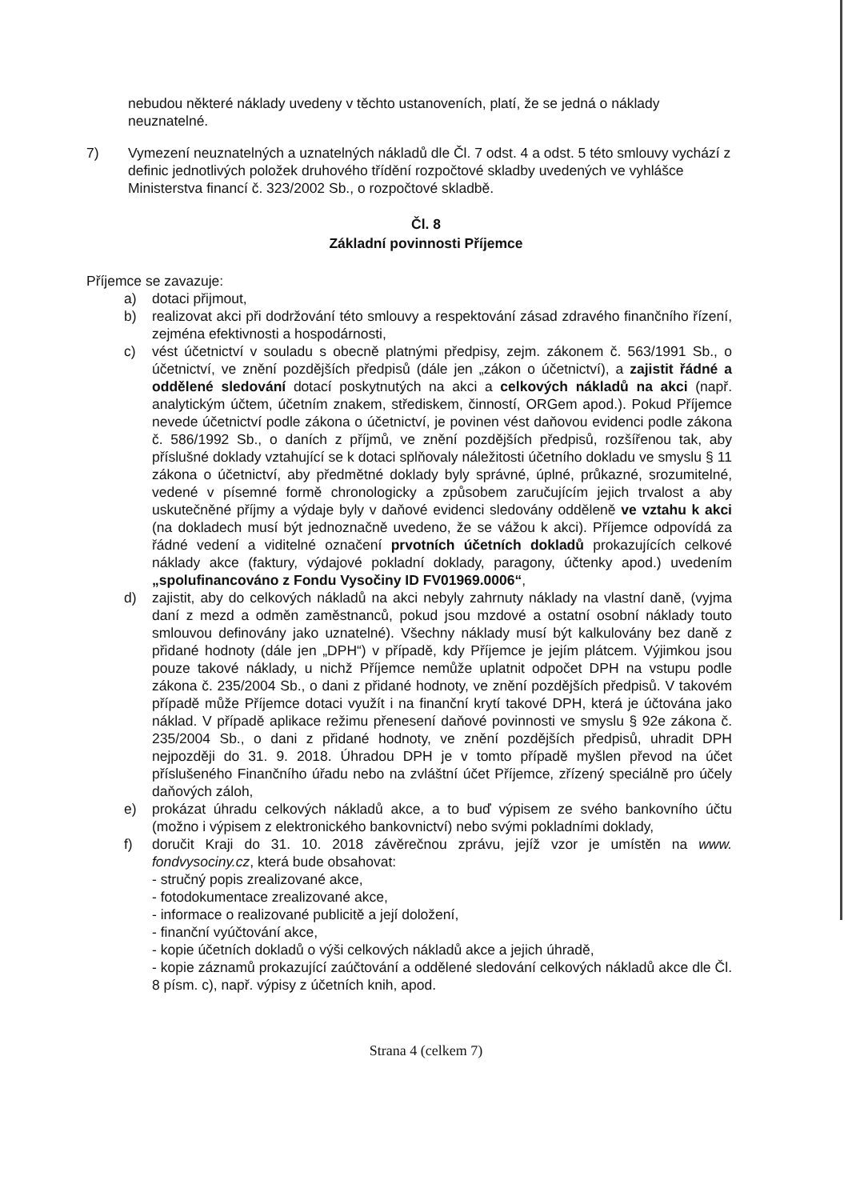nebudou některé náklady uvedeny v těchto ustanoveních, platí, že se jedná o náklady neuznatelné.
7) Vymezení neuznatelných a uznatelných nákladů dle Čl. 7 odst. 4 a odst. 5 této smlouvy vychází z definic jednotlivých položek druhového třídění rozpočtové skladby uvedených ve vyhlášce Ministerstva financí č. 323/2002 Sb., o rozpočtové skladbě.
Čl. 8
Základní povinnosti Příjemce
Příjemce se zavazuje:
a) dotaci přijmout,
b) realizovat akci při dodržování této smlouvy a respektování zásad zdravého finančního řízení, zejména efektivnosti a hospodárnosti,
c) vést účetnictví v souladu s obecně platnými předpisy, zejm. zákonem č. 563/1991 Sb., o účetnictví, ve znění pozdějších předpisů (dále jen „zákon o účetnictví), a zajistit řádné a oddělené sledování dotací poskytnutých na akci a celkových nákladů na akci (např. analytickým účtem, účetním znakem, střediskem, činností, ORGem apod.). Pokud Příjemce nevede účetnictví podle zákona o účetnictví, je povinen vést daňovou evidenci podle zákona č. 586/1992 Sb., o daních z příjmů, ve znění pozdějších předpisů, rozšířenou tak, aby příslušné doklady vztahující se k dotaci splňovaly náležitosti účetního dokladu ve smyslu § 11 zákona o účetnictví, aby předmětné doklady byly správné, úplné, průkazné, srozumitelné, vedené v písemné formě chronologicky a způsobem zaručujícím jejich trvalost a aby uskutečněné příjmy a výdaje byly v daňové evidenci sledovány odděleně ve vztahu k akci (na dokladech musí být jednoznačně uvedeno, že se vážou k akci). Příjemce odpovídá za řádné vedení a viditelné označení prvotních účetních dokladů prokazujících celkové náklady akce (faktury, výdajové pokladní doklady, paragony, účtenky apod.) uvedením „spolufinancováno z Fondu Vysočiny ID FV01969.0006“,
d) zajistit, aby do celkových nákladů na akci nebyly zahrnuty náklady na vlastní daně, (vyjma daní z mezd a odměn zaměstnanců, pokud jsou mzdové a ostatní osobní náklady touto smlouvou definovány jako uznatelné). Všechny náklady musí být kalkulovány bez daně z přidané hodnoty (dále jen „DPH“) v případě, kdy Příjemce je jejím plátcem. Výjimkou jsou pouze takové náklady, u nichž Příjemce nemůže uplatnit odpočet DPH na vstupu podle zákona č. 235/2004 Sb., o dani z přidané hodnoty, ve znění pozdějších předpisů. V takovém případě může Příjemce dotaci využít i na finanční krytí takové DPH, která je účtována jako náklad. V případě aplikace režimu přenesení daňové povinnosti ve smyslu § 92e zákona č. 235/2004 Sb., o dani z přidané hodnoty, ve znění pozdějších předpisů, uhradit DPH nejpozději do 31. 9. 2018. Úhradou DPH je v tomto případě myšlen převod na účet příslušeného Finančního úřadu nebo na zvláštní účet Příjemce, zřízený speciálně pro účely daňových záloh,
e) prokázat úhradu celkových nákladů akce, a to buď výpisem ze svého bankovního účtu (možno i výpisem z elektronického bankovnictví) nebo svými pokladními doklady,
f) doručit Kraji do 31. 10. 2018 závěrečnou zprávu, jejíž vzor je umístěn na www. fondvysociny.cz, která bude obsahovat:
- stručný popis zrealizované akce,
- fotodokumentace zrealizované akce,
- informace o realizované publicitě a její doložení,
- finanční vyúčtování akce,
- kopie účetních dokladů o výši celkových nákladů akce a jejich úhradě,
- kopie záznamů prokazující zaúčtování a oddělené sledování celkových nákladů akce dle Čl. 8 písm. c), např. výpisy z účetních knih, apod.
Strana 4 (celkem 7)